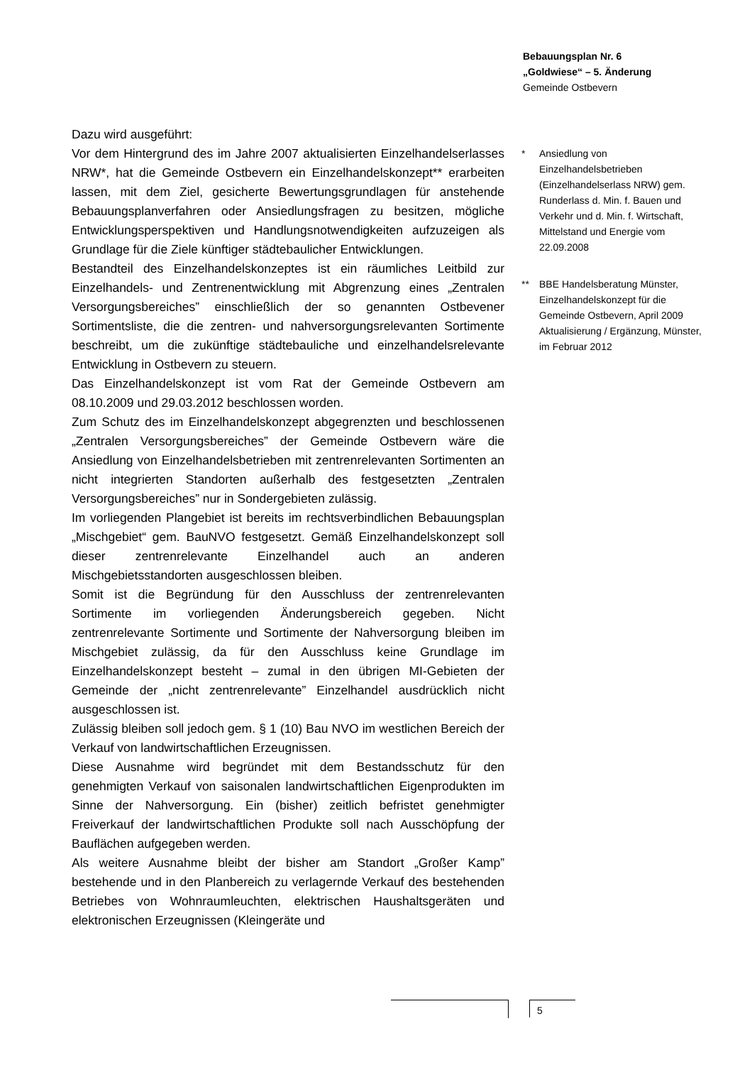Bebauungsplan Nr. 6
„Goldwiese“ – 5. Änderung
Gemeinde Ostbevern
Dazu wird ausgeführt:
Vor dem Hintergrund des im Jahre 2007 aktualisierten Einzelhandelserlasses NRW*, hat die Gemeinde Ostbevern ein Einzelhandelskonzept** erarbeiten lassen, mit dem Ziel, gesicherte Bewertungsgrundlagen für anstehende Bebauungsplanverfahren oder Ansiedlungsfragen zu besitzen, mögliche Entwicklungsperspektiven und Handlungsnotwendigkeiten aufzuzeigen als Grundlage für die Ziele künftiger städtebaulicher Entwicklungen.
Bestandteil des Einzelhandelskonzeptes ist ein räumliches Leitbild zur Einzelhandels- und Zentrenentwicklung mit Abgrenzung eines „Zentralen Versorgungsbereiches” einschließlich der so genannten Ostbevener Sortimentsliste, die die zentren- und nahversorgungsrelevanten Sortimente beschreibt, um die zukünftige städtebauliche und einzelhandelsrelevante Entwicklung in Ostbevern zu steuern.
Das Einzelhandelskonzept ist vom Rat der Gemeinde Ostbevern am 08.10.2009 und 29.03.2012 beschlossen worden.
Zum Schutz des im Einzelhandelskonzept abgegrenzten und beschlossenen „Zentralen Versorgungsbereiches” der Gemeinde Ostbevern wäre die Ansiedlung von Einzelhandelsbetrieben mit zentrenrelevanten Sortimenten an nicht integrierten Standorten außerhalb des festgesetzten „Zentralen Versorgungsbereiches” nur in Sondergebieten zulässig.
Im vorliegenden Plangebiet ist bereits im rechtsverbindlichen Bebauungsplan „Mischgebiet“ gem. BauNVO festgesetzt. Gemäß Einzelhandelskonzept soll dieser zentrenrelevante Einzelhandel auch an anderen Mischgebietsstandorten ausgeschlossen bleiben.
Somit ist die Begründung für den Ausschluss der zentrenrelevanten Sortimente im vorliegenden Änderungsbereich gegeben. Nicht zentrenrelevante Sortimente und Sortimente der Nahversorgung bleiben im Mischgebiet zulässig, da für den Ausschluss keine Grundlage im Einzelhandelskonzept besteht – zumal in den übrigen MI-Gebieten der Gemeinde der „nicht zentrenrelevante” Einzelhandel ausdrücklich nicht ausgeschlossen ist.
Zulässig bleiben soll jedoch gem. § 1 (10) Bau NVO im westlichen Bereich der Verkauf von landwirtschaftlichen Erzeugnissen.
Diese Ausnahme wird begründet mit dem Bestandsschutz für den genehmigten Verkauf von saisonalen landwirtschaftlichen Eigenprodukten im Sinne der Nahversorgung. Ein (bisher) zeitlich befristet genehmigter Freiverkauf der landwirtschaftlichen Produkte soll nach Ausschöpfung der Bauflächen aufgegeben werden.
Als weitere Ausnahme bleibt der bisher am Standort „Großer Kamp” bestehende und in den Planbereich zu verlagernde Verkauf des bestehenden Betriebes von Wohnraumleuchten, elektrischen Haushaltsgeräten und elektronischen Erzeugnissen (Kleingeräte und
* Ansiedlung von Einzelhandelsbetrieben (Einzelhandelserlass NRW) gem. Runderlass d. Min. f. Bauen und Verkehr und d. Min. f. Wirtschaft, Mittelstand und Energie vom 22.09.2008
** BBE Handelsberatung Münster, Einzelhandelskonzept für die Gemeinde Ostbevern, April 2009 Aktualisierung / Ergänzung, Münster, im Februar 2012
5